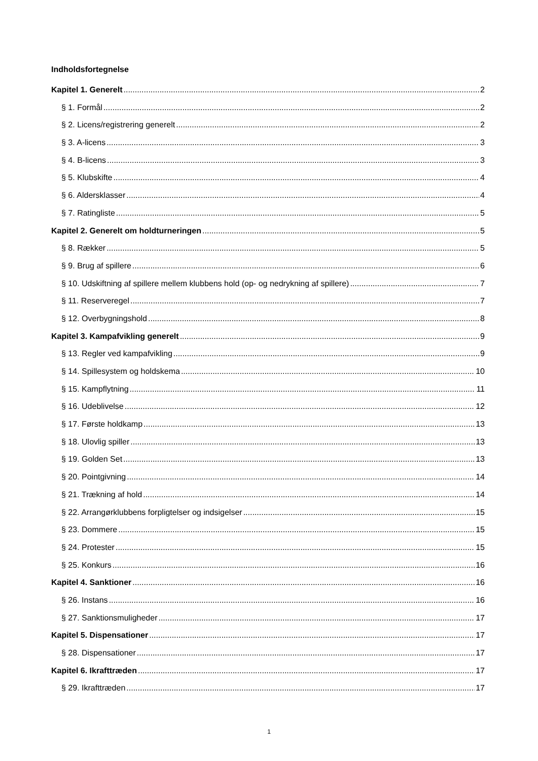Indholdsfortegnelse
Kapitel 1. Generelt 2
§ 1. Formål 2
§ 2. Licens/registrering generelt 2
§ 3. A-licens 3
§ 4. B-licens 3
§ 5. Klubskifte 4
§ 6. Aldersklasser 4
§ 7. Ratingliste 5
Kapitel 2. Generelt om holdturneringen 5
§ 8. Rækker 5
§ 9. Brug af spillere 6
§ 10. Udskiftning af spillere mellem klubbens hold (op- og nedrykning af spillere) 7
§ 11. Reserveregel 7
§ 12. Overbygningshold 8
Kapitel 3. Kampafvikling generelt 9
§ 13. Regler ved kampafvikling 9
§ 14. Spillesystem og holdskema 10
§ 15. Kampflytning 11
§ 16. Udeblivelse 12
§ 17. Første holdkamp 13
§ 18. Ulovlig spiller 13
§ 19. Golden Set 13
§ 20. Pointgivning 14
§ 21. Trækning af hold 14
§ 22. Arrangørklubbens forpligtelser og indsigelser 15
§ 23. Dommere 15
§ 24. Protester 15
§ 25. Konkurs 16
Kapitel 4. Sanktioner 16
§ 26. Instans 16
§ 27. Sanktionsmuligheder 17
Kapitel 5. Dispensationer 17
§ 28. Dispensationer 17
Kapitel 6. Ikrafttræden 17
§ 29. Ikrafttræden 17
1